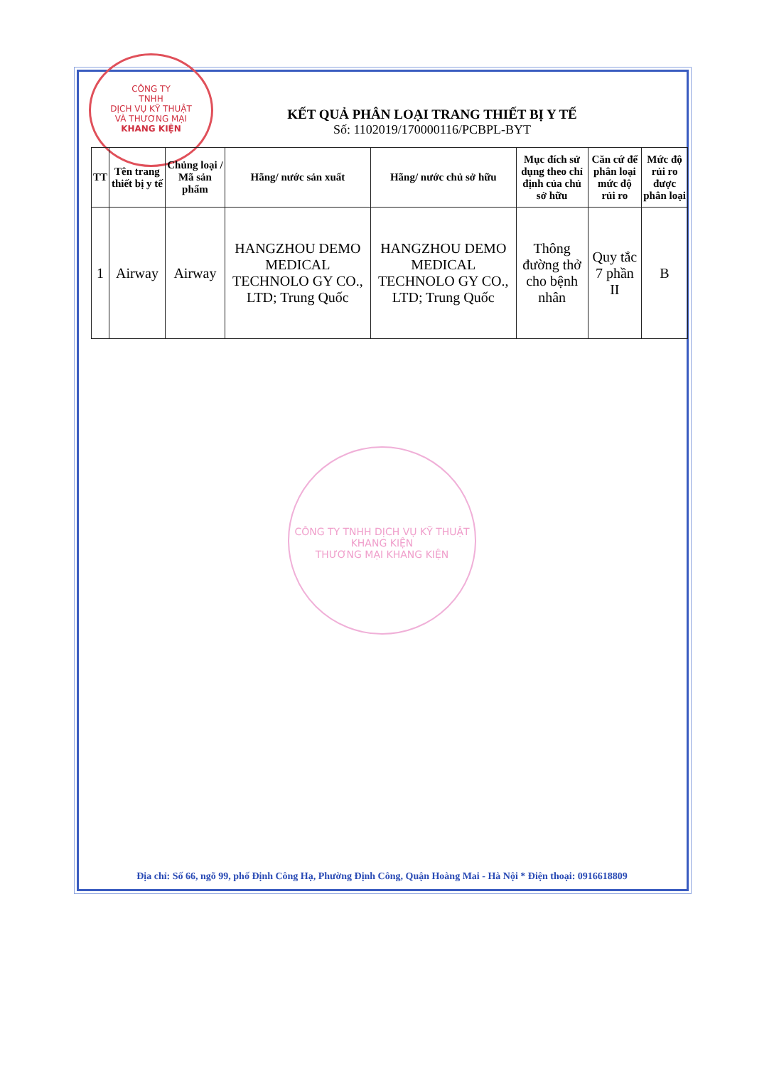CÔNG TY
TNHH
DỊCH VỤ KỸ THUẬT
VÀ THƯƠNG MẠI
KHANG KIỆN
KẾT QUẢ PHÂN LOẠI TRANG THIẾT BỊ Y TẾ
Số: 1102019/170000116/PCBPL-BYT
| TT | Tên trang thiết bị y tế | Chủng loại / Mã sản phẩm | Hãng/ nước sản xuất | Hãng/ nước chủ sở hữu | Mục đích sử dụng theo chỉ định của chủ sở hữu | Căn cứ để phân loại mức độ rủi ro | Mức độ rủi ro được phân loại |
| --- | --- | --- | --- | --- | --- | --- | --- |
| 1 | Airway | Airway | HANGZHOU DEMO MEDICAL TECHNOLO GY CO., LTD; Trung Quốc | HANGZHOU DEMO MEDICAL TECHNOLO GY CO., LTD; Trung Quốc | Thông đường thở cho bệnh nhân | Quy tắc 7 phần II | B |
CÔNG TY TNHH DỊCH VỤ KỸ THUẬT
KHANG KIỆN
THƯƠNG MẠI KHANG KIỆN
Địa chỉ: Số 66, ngõ 99, phố Định Công Hạ, Phường Định Công, Quận Hoàng Mai - Hà Nội * Điện thoại: 0916618809